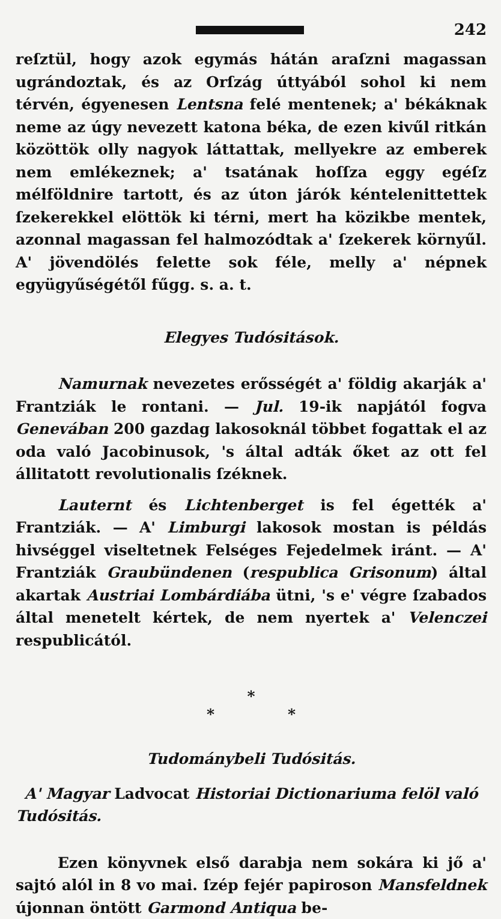242
reſztül, hogy azok egymás hátán araſzni magassan ugrándoztak, és az Orſzág úttyából sohol ki nem térvén, égyenesen Lentsna felé mentenek; a' békáknak neme az úgy nevezett katona béka, de ezen kivűl ritkán közöttök olly nagyok láttattak, mellyekre az emberek nem emlékeznek; a' tsatának hoſſza eggy egéſz mélföldnire tartott, és az úton járók kéntelenittettek ſzekerekkel elöttök ki térni, mert ha közikbe mentek, azonnal magassan fel halmozódtak a' ſzekerek környűl. A' jövendölés felette sok féle, melly a' népnek együgyűségétől fűgg. s. a. t.
Elegyes Tudósitások.
Namurnak nevezetes erősségét a' földig akarják a' Frantziák le rontani. — Jul. 19-ik napjától fogva Genevában 200 gazdag lakosoknál többet fogattak el az oda való Jacobinusok, 's által adták őket az ott fel állitatott revolutionalis ſzéknek.
Lauternt és Lichtenberget is fel égették a' Frantziák. — A' Limburgi lakosok mostan is példás hivséggel viseltetnek Felséges Fejedelmek iránt. — A' Frantziák Graubündenen (respublica Grisonum) által akartak Austriai Lombárdiába ütni, 's e' végre ſzabados által menetelt kértek, de nem nyertek a' Velenczei respublicától.
*
* *
Tudománybeli Tudósitás.
A' Magyar Ladvocat Historiai Dictionariuma felöl való Tudósitás.
Ezen könyvnek első darabja nem sokára ki jő a' sajtó alól in 8 vo mai. ſzép fejér papiroson Mansfeldnek újonnan öntött Garmond Antiqua be-